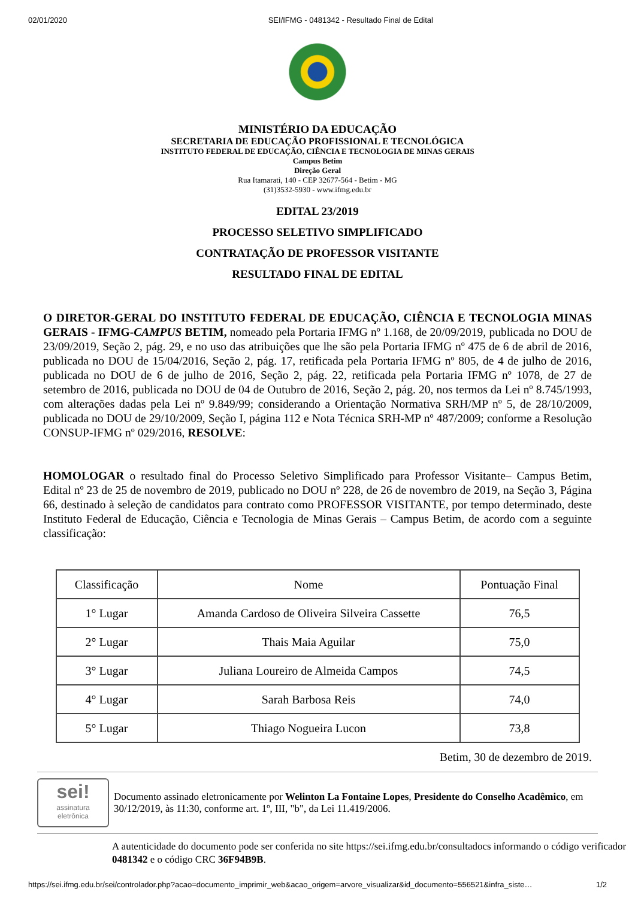02/01/2020 SEI/IFMG - 0481342 - Resultado Final de Edital
MINISTÉRIO DA EDUCAÇÃO
SECRETARIA DE EDUCAÇÃO PROFISSIONAL E TECNOLÓGICA
INSTITUTO FEDERAL DE EDUCAÇÃO, CIÊNCIA E TECNOLOGIA DE MINAS GERAIS
Campus Betim
Direção Geral
Rua Itamarati, 140 - CEP 32677-564 - Betim - MG
(31)3532-5930 - www.ifmg.edu.br
EDITAL 23/2019
PROCESSO SELETIVO SIMPLIFICADO
CONTRATAÇÃO DE PROFESSOR VISITANTE
RESULTADO FINAL DE EDITAL
O DIRETOR-GERAL DO INSTITUTO FEDERAL DE EDUCAÇÃO, CIÊNCIA E TECNOLOGIA MINAS GERAIS - IFMG-CAMPUS BETIM, nomeado pela Portaria IFMG nº 1.168, de 20/09/2019, publicada no DOU de 23/09/2019, Seção 2, pág. 29, e no uso das atribuições que lhe são pela Portaria IFMG nº 475 de 6 de abril de 2016, publicada no DOU de 15/04/2016, Seção 2, pág. 17, retificada pela Portaria IFMG nº 805, de 4 de julho de 2016, publicada no DOU de 6 de julho de 2016, Seção 2, pág. 22, retificada pela Portaria IFMG nº 1078, de 27 de setembro de 2016, publicada no DOU de 04 de Outubro de 2016, Seção 2, pág. 20, nos termos da Lei nº 8.745/1993, com alterações dadas pela Lei nº 9.849/99; considerando a Orientação Normativa SRH/MP nº 5, de 28/10/2009, publicada no DOU de 29/10/2009, Seção I, página 112 e Nota Técnica SRH-MP nº 487/2009; conforme a Resolução CONSUP-IFMG nº 029/2016, RESOLVE:
HOMOLOGAR o resultado final do Processo Seletivo Simplificado para Professor Visitante– Campus Betim, Edital nº 23 de 25 de novembro de 2019, publicado no DOU nº 228, de 26 de novembro de 2019, na Seção 3, Página 66, destinado à seleção de candidatos para contrato como PROFESSOR VISITANTE, por tempo determinado, deste Instituto Federal de Educação, Ciência e Tecnologia de Minas Gerais – Campus Betim, de acordo com a seguinte classificação:
| Classificação | Nome | Pontuação Final |
| 1° Lugar | Amanda Cardoso de Oliveira Silveira Cassette | 76,5 |
| 2° Lugar | Thais Maia Aguilar | 75,0 |
| 3° Lugar | Juliana Loureiro de Almeida Campos | 74,5 |
| 4° Lugar | Sarah Barbosa Reis | 74,0 |
| 5° Lugar | Thiago Nogueira Lucon | 73,8 |
Betim, 30 de dezembro de 2019.
sei!
assinatura
eletrônica
Documento assinado eletronicamente por Welinton La Fontaine Lopes, Presidente do Conselho Acadêmico, em 30/12/2019, às 11:30, conforme art. 1º, III, "b", da Lei 11.419/2006.
A autenticidade do documento pode ser conferida no site https://sei.ifmg.edu.br/consultadocs informando o código verificador 0481342 e o código CRC 36F94B9B.
https://sei.ifmg.edu.br/sei/controlador.php?acao=documento_imprimir_web&acao_origem=arvore_visualizar&id_documento=556521&infra_siste… 1/2